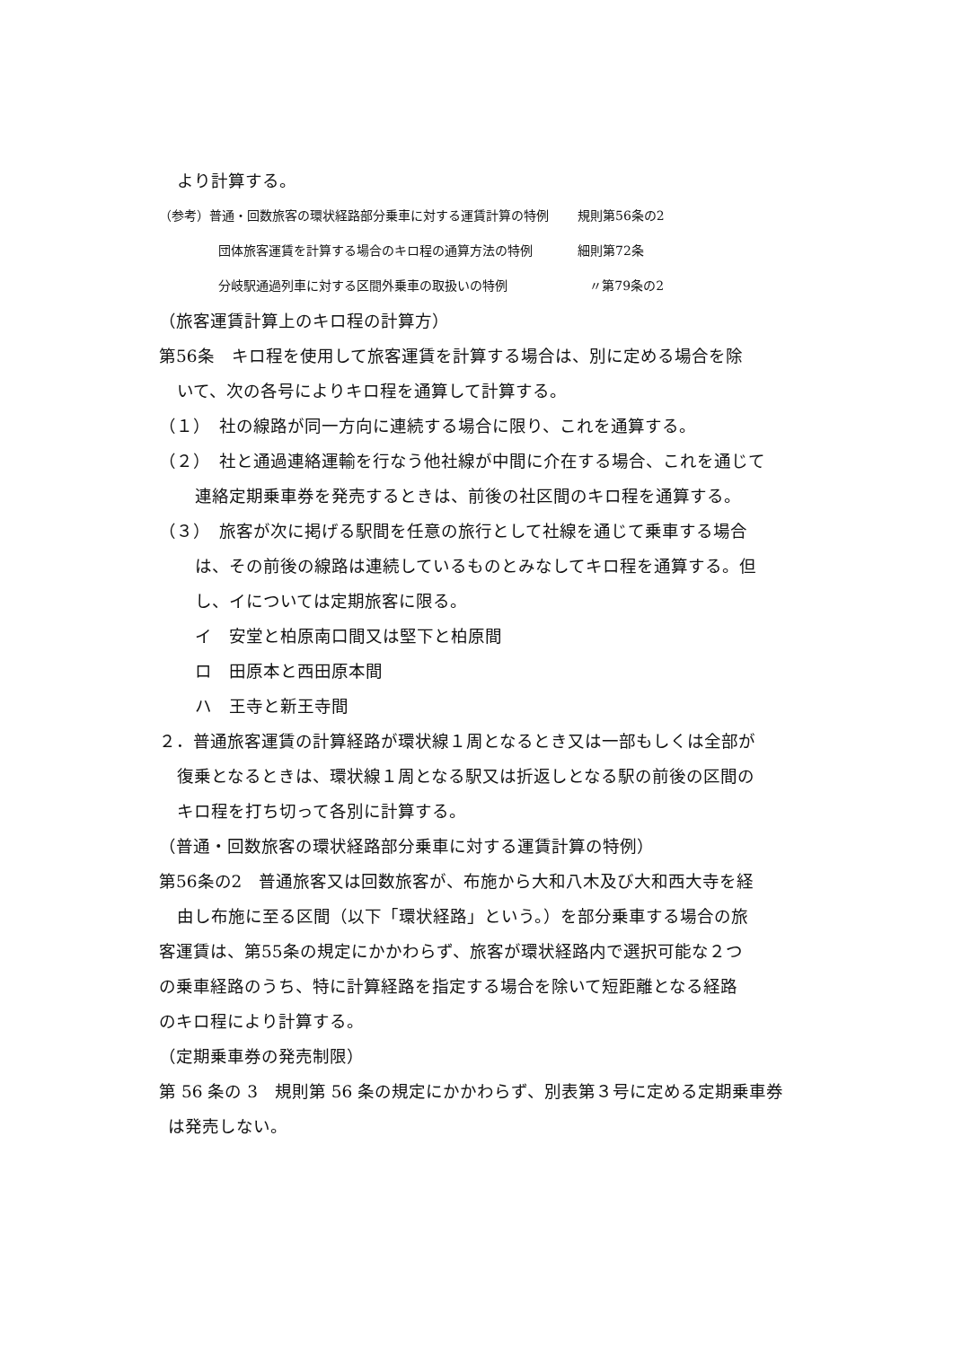より計算する。
（参考）普通・回数旅客の環状経路部分乗車に対する運賃計算の特例 規則第56条の2
団体旅客運賃を計算する場合のキロ程の通算方法の特例 細則第72条
分岐駅通過列車に対する区間外乗車の取扱いの特例 〃第79条の2
（旅客運賃計算上のキロ程の計算方）
第56条　キロ程を使用して旅客運賃を計算する場合は、別に定める場合を除
いて、次の各号によりキロ程を通算して計算する。
（１）　社の線路が同一方向に連続する場合に限り、これを通算する。
（２）　社と通過連絡運輸を行なう他社線が中間に介在する場合、これを通じて
連絡定期乗車券を発売するときは、前後の社区間のキロ程を通算する。
（３）　旅客が次に掲げる駅間を任意の旅行として社線を通じて乗車する場合
は、その前後の線路は連続しているものとみなしてキロ程を通算する。但
し、イについては定期旅客に限る。
イ　安堂と柏原南口間又は堅下と柏原間
ロ　田原本と西田原本間
ハ　王寺と新王寺間
２．普通旅客運賃の計算経路が環状線１周となるとき又は一部もしくは全部が
復乗となるときは、環状線１周となる駅又は折返しとなる駅の前後の区間の
キロ程を打ち切って各別に計算する。
（普通・回数旅客の環状経路部分乗車に対する運賃計算の特例）
第56条の2　普通旅客又は回数旅客が、布施から大和八木及び大和西大寺を経
由し布施に至る区間（以下「環状経路」という。）を部分乗車する場合の旅
客運賃は、第55条の規定にかかわらず、旅客が環状経路内で選択可能な２つ
の乗車経路のうち、特に計算経路を指定する場合を除いて短距離となる経路
のキロ程により計算する。
（定期乗車券の発売制限）
第 56 条の 3　規則第 56 条の規定にかかわらず、別表第３号に定める定期乗車券
は発売しない。